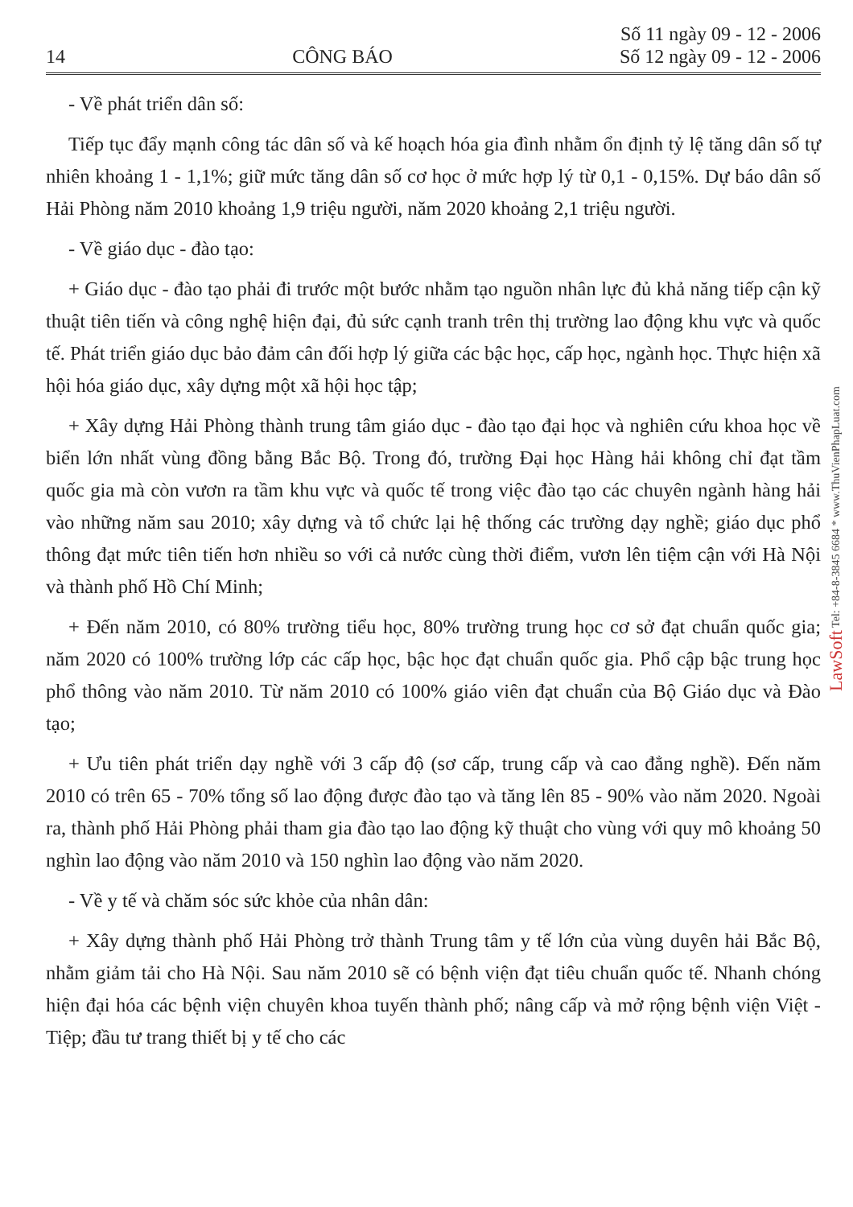14 CÔNG BÁO Số 11 ngày 09 - 12 - 2006
Số 12 ngày 09 - 12 - 2006
- Về phát triển dân số:
Tiếp tục đẩy mạnh công tác dân số và kế hoạch hóa gia đình nhằm ổn định tỷ lệ tăng dân số tự nhiên khoảng 1 - 1,1%; giữ mức tăng dân số cơ học ở mức hợp lý từ 0,1 - 0,15%. Dự báo dân số Hải Phòng năm 2010 khoảng 1,9 triệu người, năm 2020 khoảng 2,1 triệu người.
- Về giáo dục - đào tạo:
+ Giáo dục - đào tạo phải đi trước một bước nhằm tạo nguồn nhân lực đủ khả năng tiếp cận kỹ thuật tiên tiến và công nghệ hiện đại, đủ sức cạnh tranh trên thị trường lao động khu vực và quốc tế. Phát triển giáo dục bảo đảm cân đối hợp lý giữa các bậc học, cấp học, ngành học. Thực hiện xã hội hóa giáo dục, xây dựng một xã hội học tập;
+ Xây dựng Hải Phòng thành trung tâm giáo dục - đào tạo đại học và nghiên cứu khoa học về biển lớn nhất vùng đồng bằng Bắc Bộ. Trong đó, trường Đại học Hàng hải không chỉ đạt tầm quốc gia mà còn vươn ra tầm khu vực và quốc tế trong việc đào tạo các chuyên ngành hàng hải vào những năm sau 2010; xây dựng và tổ chức lại hệ thống các trường dạy nghề; giáo dục phổ thông đạt mức tiên tiến hơn nhiều so với cả nước cùng thời điểm, vươn lên tiệm cận với Hà Nội và thành phố Hồ Chí Minh;
+ Đến năm 2010, có 80% trường tiểu học, 80% trường trung học cơ sở đạt chuẩn quốc gia; năm 2020 có 100% trường lớp các cấp học, bậc học đạt chuẩn quốc gia. Phổ cập bậc trung học phổ thông vào năm 2010. Từ năm 2010 có 100% giáo viên đạt chuẩn của Bộ Giáo dục và Đào tạo;
+ Ưu tiên phát triển dạy nghề với 3 cấp độ (sơ cấp, trung cấp và cao đẳng nghề). Đến năm 2010 có trên 65 - 70% tổng số lao động được đào tạo và tăng lên 85 - 90% vào năm 2020. Ngoài ra, thành phố Hải Phòng phải tham gia đào tạo lao động kỹ thuật cho vùng với quy mô khoảng 50 nghìn lao động vào năm 2010 và 150 nghìn lao động vào năm 2020.
- Về y tế và chăm sóc sức khỏe của nhân dân:
+ Xây dựng thành phố Hải Phòng trở thành Trung tâm y tế lớn của vùng duyên hải Bắc Bộ, nhằm giảm tải cho Hà Nội. Sau năm 2010 sẽ có bệnh viện đạt tiêu chuẩn quốc tế. Nhanh chóng hiện đại hóa các bệnh viện chuyên khoa tuyến thành phố; nâng cấp và mở rộng bệnh viện Việt - Tiệp; đầu tư trang thiết bị y tế cho các
LawSoft Tel: +84-8-3845 6684 * www.ThuVienPhapLuat.com